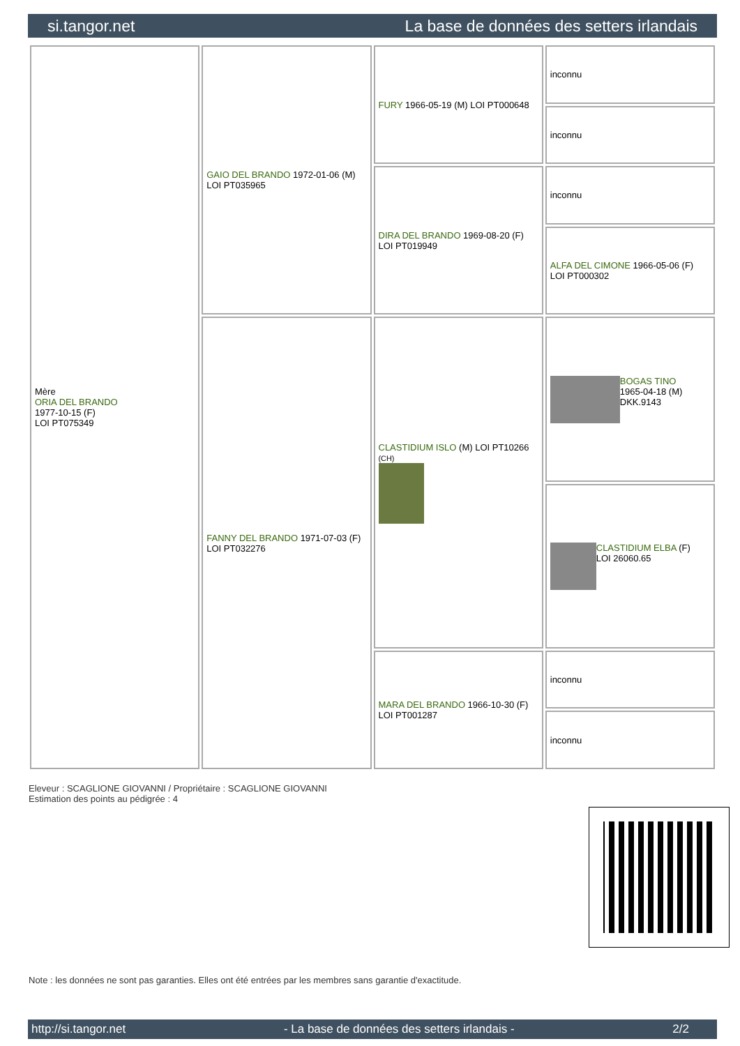si.tangor.net La base de données des setters irlandais
| Mère ORIA DEL BRANDO 1977-10-15 (F) LOI PT075349 | GAIO DEL BRANDO 1972-01-06 (M) LOI PT035965 | FURY 1966-05-19 (M) LOI PT000648 | inconnu |
| | | | inconnu |
| | | DIRA DEL BRANDO 1969-08-20 (F) LOI PT019949 | inconnu |
| | | | ALFA DEL CIMONE 1966-05-06 (F) LOI PT000302 |
| | FANNY DEL BRANDO 1971-07-03 (F) LOI PT032276 | CLASTIDIUM ISLO (M) LOI PT10266 (CH) | BOGAS TINO 1965-04-18 (M) DKK.9143 |
| | | | CLASTIDIUM ELBA (F) LOI 26060.65 |
| | | MARA DEL BRANDO 1966-10-30 (F) LOI PT001287 | inconnu |
| | | | inconnu |
Eleveur : SCAGLIONE GIOVANNI / Propriétaire : SCAGLIONE GIOVANNI
Estimation des points au pédigrée : 4
Note : les données ne sont pas garanties. Elles ont été entrées par les membres sans garantie d'exactitude.
http://si.tangor.net - La base de données des setters irlandais - 2/2